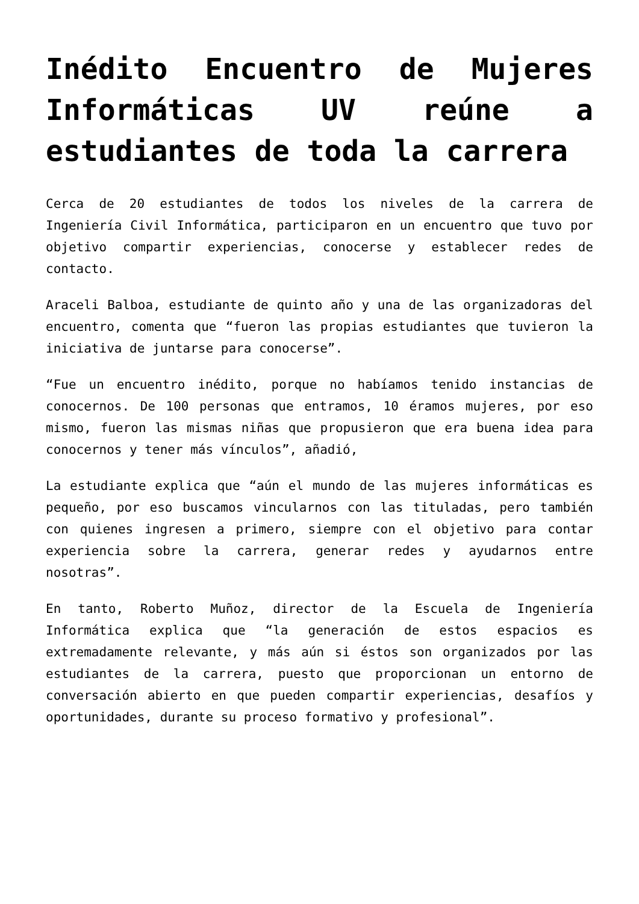Inédito Encuentro de Mujeres Informáticas UV reúne a estudiantes de toda la carrera
Cerca de 20 estudiantes de todos los niveles de la carrera de Ingeniería Civil Informática, participaron en un encuentro que tuvo por objetivo compartir experiencias, conocerse y establecer redes de contacto.
Araceli Balboa, estudiante de quinto año y una de las organizadoras del encuentro, comenta que “fueron las propias estudiantes que tuvieron la iniciativa de juntarse para conocerse”.
“Fue un encuentro inédito, porque no habíamos tenido instancias de conocernos. De 100 personas que entramos, 10 éramos mujeres, por eso mismo, fueron las mismas niñas que propusieron que era buena idea para conocernos y tener más vínculos”, añadió,
La estudiante explica que “aún el mundo de las mujeres informáticas es pequeño, por eso buscamos vincularnos con las tituladas, pero también con quienes ingresen a primero, siempre con el objetivo para contar experiencia sobre la carrera, generar redes y ayudarnos entre nosotras”.
En tanto, Roberto Muñoz, director de la Escuela de Ingeniería Informática explica que “la generación de estos espacios es extremadamente relevante, y más aún si éstos son organizados por las estudiantes de la carrera, puesto que proporcionan un entorno de conversación abierto en que pueden compartir experiencias, desafíos y oportunidades, durante su proceso formativo y profesional”.